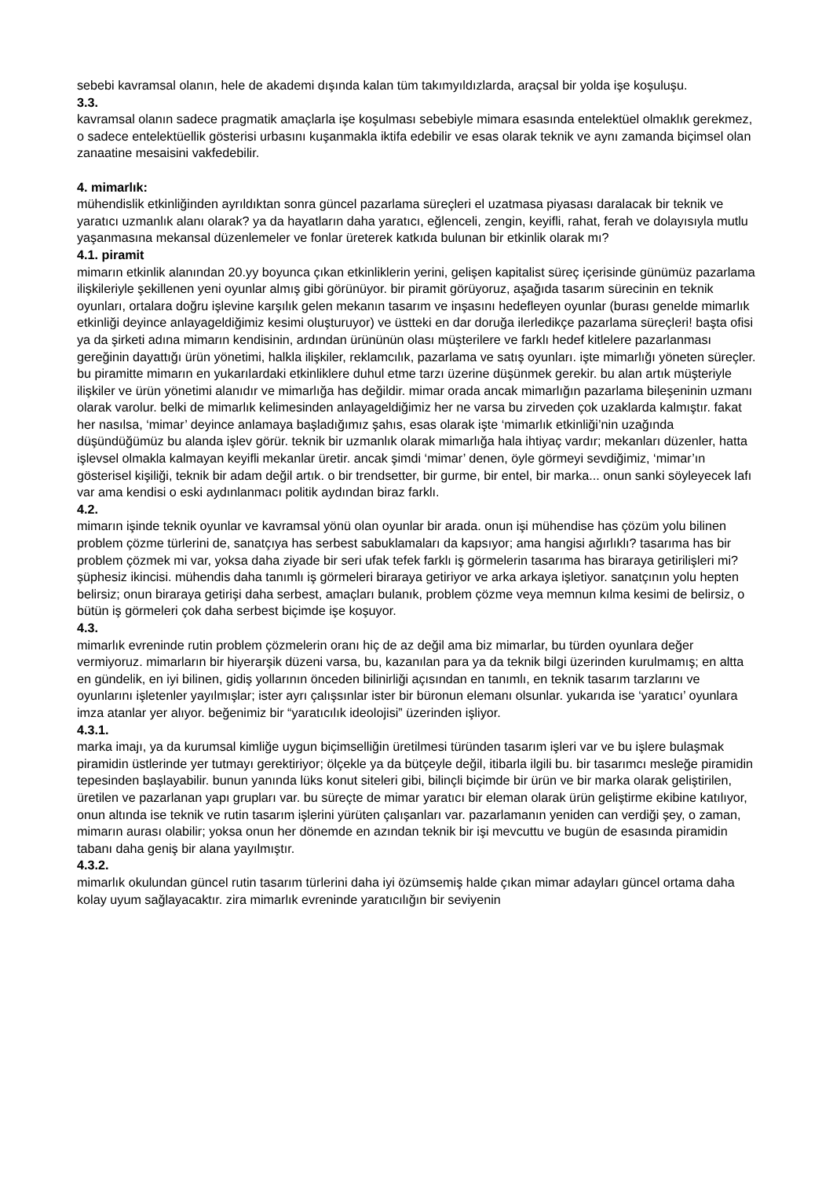sebebi kavramsal olanın, hele de akademi dışında kalan tüm takımyıldızlarda, araçsal bir yolda işe koşuluşu.
3.3.
kavramsal olanın sadece pragmatik amaçlarla işe koşulması sebebiyle mimara esasında entelektüel olmaklık gerekmez, o sadece entelektüellik gösterisi urbasını kuşanmakla iktifa edebilir ve esas olarak teknik ve aynı zamanda biçimsel olan zanaatine mesaisini vakfedebilir.
4. mimarlık:
mühendislik etkinliğinden ayrıldıktan sonra güncel pazarlama süreçleri el uzatmasa piyasası daralacak bir teknik ve yaratıcı uzmanlık alanı olarak? ya da hayatların daha yaratıcı, eğlenceli, zengin, keyifli, rahat, ferah ve dolayısıyla mutlu yaşanmasına mekansal düzenlemeler ve fonlar üreterek katkıda bulunan bir etkinlik olarak mı?
4.1. piramit
mimarın etkinlik alanından 20.yy boyunca çıkan etkinliklerin yerini, gelişen kapitalist süreç içerisinde günümüz pazarlama ilişkileriyle şekillenen yeni oyunlar almış gibi görünüyor. bir piramit görüyoruz, aşağıda tasarım sürecinin en teknik oyunları, ortalara doğru işlevine karşılık gelen mekanın tasarım ve inşasını hedefleyen oyunlar (burası genelde mimarlık etkinliği deyince anlayageldiğimiz kesimi oluşturuyor) ve üstteki en dar doruğa ilerledikçe pazarlama süreçleri! başta ofisi ya da şirketi adına mimarın kendisinin, ardından ürününün olası müşterilere ve farklı hedef kitlelere pazarlanması gereğinin dayattığı ürün yönetimi, halkla ilişkiler, reklamcılık, pazarlama ve satış oyunları. işte mimarlığı yöneten süreçler. bu piramitte mimarın en yukarılardaki etkinliklere duhul etme tarzı üzerine düşünmek gerekir. bu alan artık müşteriyle ilişkiler ve ürün yönetimi alanıdır ve mimarlığa has değildir. mimar orada ancak mimarlığın pazarlama bileşeninin uzmanı olarak varolur. belki de mimarlık kelimesinden anlayageldiğimiz her ne varsa bu zirveden çok uzaklarda kalmıştır. fakat her nasılsa, ‘mimar’ deyince anlamaya başladığımız şahıs, esas olarak işte ‘mimarlık etkinliği’nin uzağında düşündüğümüz bu alanda işlev görür. teknik bir uzmanlık olarak mimarlığa hala ihtiyaç vardır; mekanları düzenler, hatta işlevsel olmakla kalmayan keyifli mekanlar üretir. ancak şimdi ‘mimar’ denen, öyle görmeyi sevdiğimiz, ‘mimar’ın gösterisel kişiliği, teknik bir adam değil artık. o bir trendsetter, bir gurme, bir entel, bir marka... onun sanki söyleyecek lafı var ama kendisi o eski aydınlanmacı politik aydından biraz farklı.
4.2.
mimarın işinde teknik oyunlar ve kavramsal yönü olan oyunlar bir arada. onun işi mühendise has çözüm yolu bilinen problem çözme türlerini de, sanatçıya has serbest sabuklamaları da kapsıyor; ama hangisi ağırlıklı? tasarıma has bir problem çözmek mi var, yoksa daha ziyade bir seri ufak tefek farklı iş görmelerin tasarıma has biraraya getirilişleri mi? şüphesiz ikincisi. mühendis daha tanımlı iş görmeleri biraraya getiriyor ve arka arkaya işletiyor. sanatçının yolu hepten belirsiz; onun biraraya getirişi daha serbest, amaçları bulanık, problem çözme veya memnun kılma kesimi de belirsiz, o bütün iş görmeleri çok daha serbest biçimde işe koşuyor.
4.3.
mimarlık evreninde rutin problem çözmelerin oranı hiç de az değil ama biz mimarlar, bu türden oyunlara değer vermiyoruz. mimarların bir hiyerarşik düzeni varsa, bu, kazanılan para ya da teknik bilgi üzerinden kurulmamış; en altta en gündelik, en iyi bilinen, gidiş yollarının önceden bilinirliği açısından en tanımlı, en teknik tasarım tarzlarını ve oyunlarını işletenler yayılmışlar; ister ayrı çalışsınlar ister bir büronun elemanı olsunlar. yukarıda ise ‘yaratıcı’ oyunlara imza atanlar yer alıyor. beğenimiz bir “yaratıcılık ideolojisi” üzerinden işliyor.
4.3.1.
marka imajı, ya da kurumsal kimliğe uygun biçimselliğin üretilmesi türünden tasarım işleri var ve bu işlere bulaşmak piramidin üstlerinde yer tutmayı gerektiriyor; ölçekle ya da bütçeyle değil, itibarla ilgili bu. bir tasarımcı mesleğe piramidin tepesinden başlayabilir. bunun yanında lüks konut siteleri gibi, bilinçli biçimde bir ürün ve bir marka olarak geliştirilen, üretilen ve pazarlanan yapı grupları var. bu süreçte de mimar yaratıcı bir eleman olarak ürün geliştirme ekibine katılıyor, onun altında ise teknik ve rutin tasarım işlerini yürüten çalışanları var. pazarlamanın yeniden can verdiği şey, o zaman, mimarın aurası olabilir; yoksa onun her dönemde en azından teknik bir işi mevcuttu ve bugün de esasında piramidin tabanı daha geniş bir alana yayılmıştır.
4.3.2.
mimarlık okulundan güncel rutin tasarım türlerini daha iyi özümsemiş halde çıkan mimar adayları güncel ortama daha kolay uyum sağlayacaktır. zira mimarlık evreninde yaratıcılığın bir seviyenin